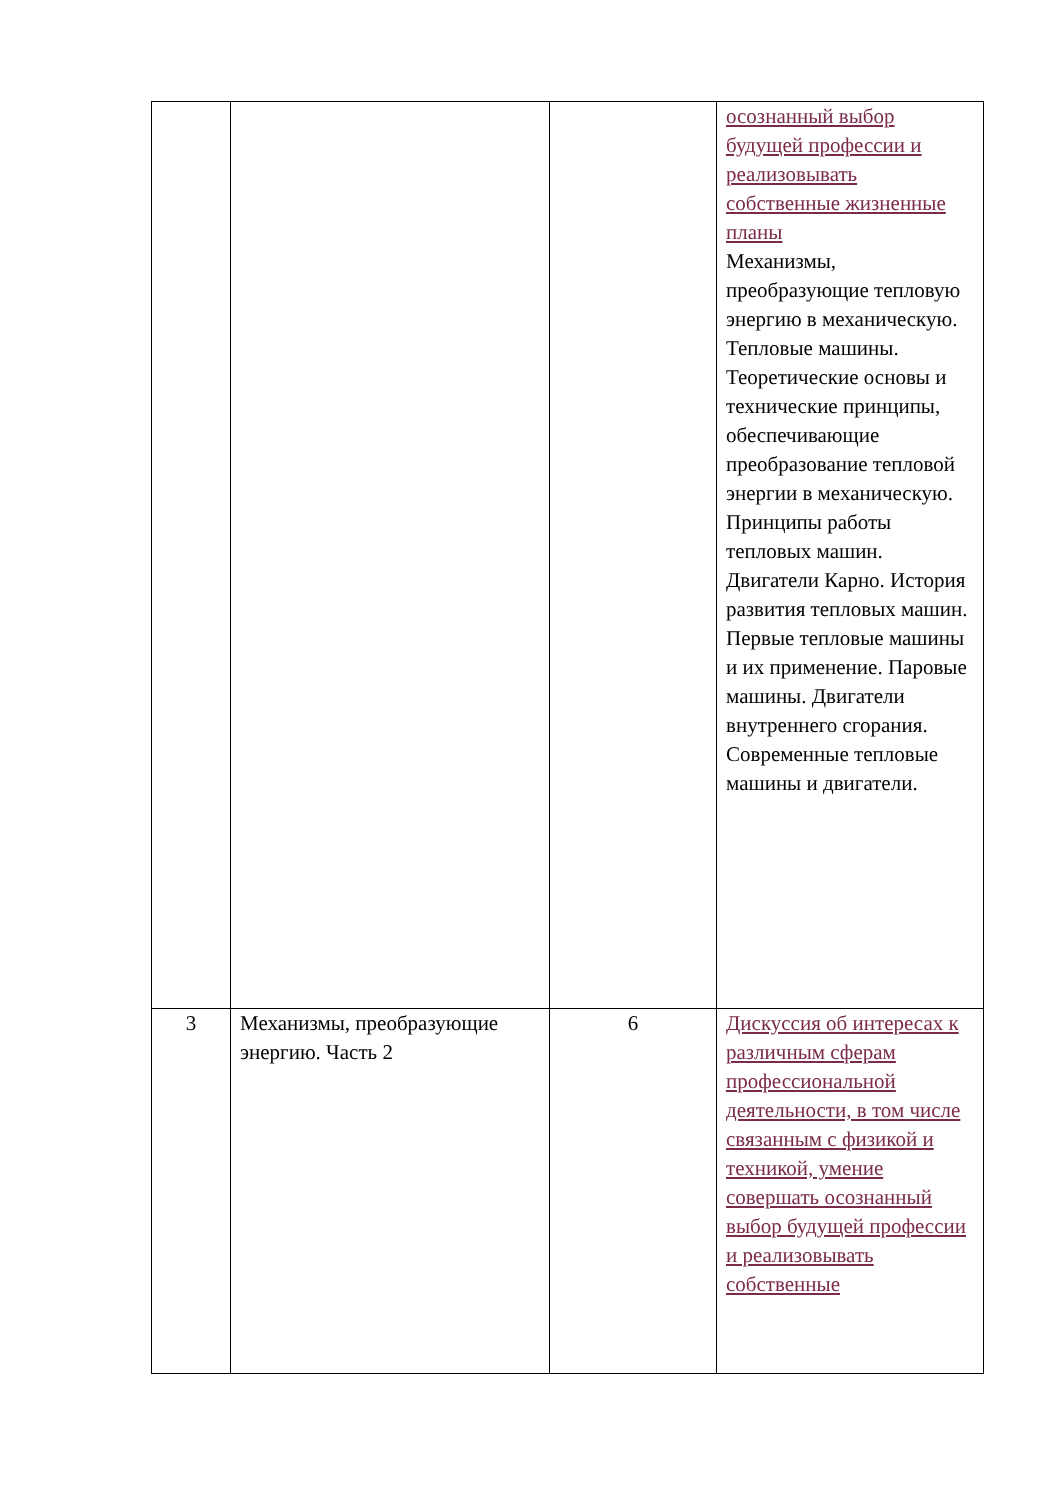| | | | осознанный выбор будущей профессии и реализовывать собственные жизненные планы Механизмы, преобразующие тепловую энергию в механическую. Тепловые машины. Теоретические основы и технические принципы, обеспечивающие преобразование тепловой энергии в механическую. Принципы работы тепловых машин. Двигатели Карно. История развития тепловых машин. Первые тепловые машины и их применение. Паровые машины. Двигатели внутреннего сгорания. Современные тепловые машины и двигатели. |
| 3 | Механизмы, преобразующие энергию. Часть 2 | 6 | Дискуссия об интересах к различным сферам профессиональной деятельности, в том числе связанным с физикой и техникой, умение совершать осознанный выбор будущей профессии и реализовывать собственные |